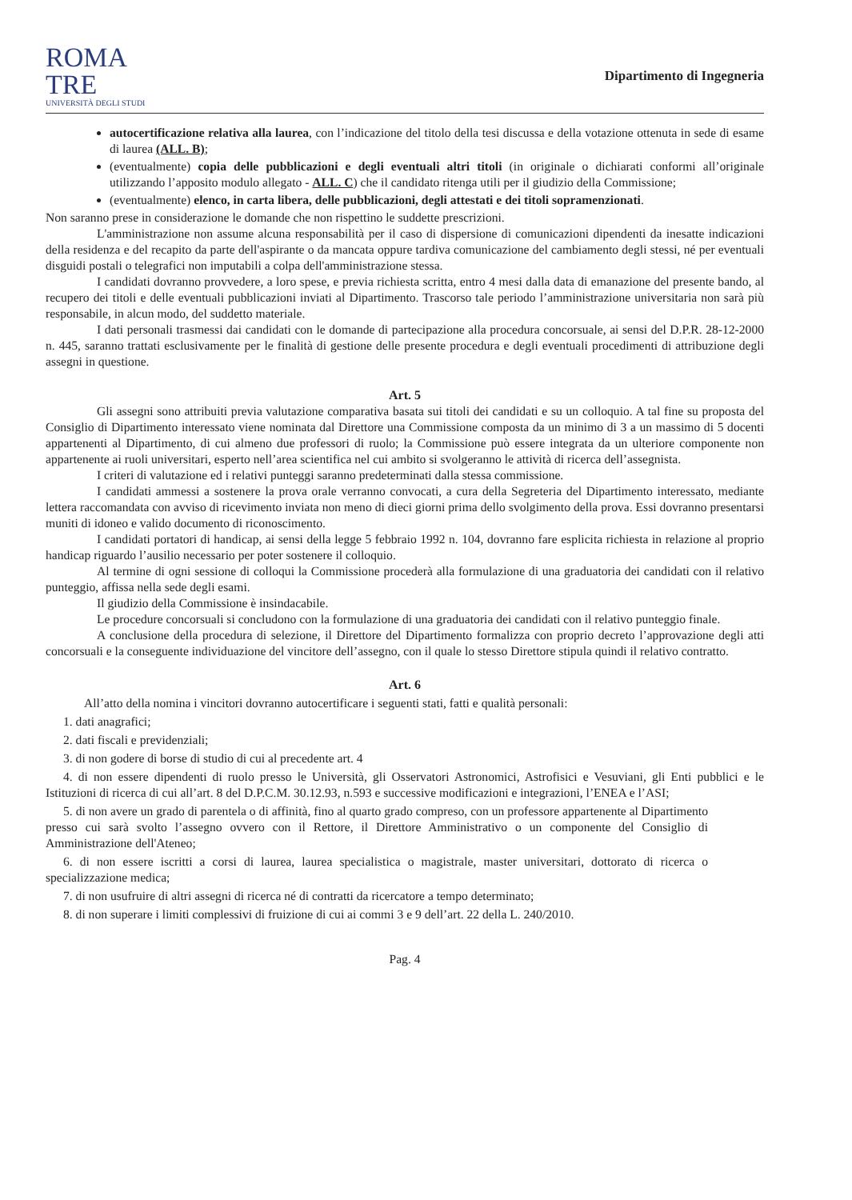ROMA
TRE
UNIVERSITÀ DEGLI STUDI
Dipartimento di Ingegneria
autocertificazione relativa alla laurea, con l’indicazione del titolo della tesi discussa e della votazione ottenuta in sede di esame di laurea (ALL. B);
(eventualmente) copia delle pubblicazioni e degli eventuali altri titoli (in originale o dichiarati conformi all’originale utilizzando l’apposito modulo allegato - ALL. C) che il candidato ritenga utili per il giudizio della Commissione;
(eventualmente) elenco, in carta libera, delle pubblicazioni, degli attestati e dei titoli sopramenzionati.
Non saranno prese in considerazione le domande che non rispettino le suddette prescrizioni.
L'amministrazione non assume alcuna responsabilità per il caso di dispersione di comunicazioni dipendenti da inesatte indicazioni della residenza e del recapito da parte dell'aspirante o da mancata oppure tardiva comunicazione del cambiamento degli stessi, né per eventuali disguidi postali o telegrafici non imputabili a colpa dell'amministrazione stessa.
I candidati dovranno provvedere, a loro spese, e previa richiesta scritta, entro 4 mesi dalla data di emanazione del presente bando, al recupero dei titoli e delle eventuali pubblicazioni inviati al Dipartimento. Trascorso tale periodo l’amministrazione universitaria non sarà più responsabile, in alcun modo, del suddetto materiale.
I dati personali trasmessi dai candidati con le domande di partecipazione alla procedura concorsuale, ai sensi del D.P.R. 28-12-2000 n. 445, saranno trattati esclusivamente per le finalità di gestione delle presente procedura e degli eventuali procedimenti di attribuzione degli assegni in questione.
Art. 5
Gli assegni sono attribuiti previa valutazione comparativa basata sui titoli dei candidati e su un colloquio. A tal fine su proposta del Consiglio di Dipartimento interessato viene nominata dal Direttore una Commissione composta da un minimo di 3 a un massimo di 5 docenti appartenenti al Dipartimento, di cui almeno due professori di ruolo; la Commissione può essere integrata da un ulteriore componente non appartenente ai ruoli universitari, esperto nell’area scientifica nel cui ambito si svolgeranno le attività di ricerca dell’assegnista.
I criteri di valutazione ed i relativi punteggi saranno predeterminati dalla stessa commissione.
I candidati ammessi a sostenere la prova orale verranno convocati, a cura della Segreteria del Dipartimento interessato, mediante lettera raccomandata con avviso di ricevimento inviata non meno di dieci giorni prima dello svolgimento della prova. Essi dovranno presentarsi muniti di idoneo e valido documento di riconoscimento.
I candidati portatori di handicap, ai sensi della legge 5 febbraio 1992 n. 104, dovranno fare esplicita richiesta in relazione al proprio handicap riguardo l’ausilio necessario per poter sostenere il colloquio.
Al termine di ogni sessione di colloqui la Commissione procederà alla formulazione di una graduatoria dei candidati con il relativo punteggio, affissa nella sede degli esami.
Il giudizio della Commissione è insindacabile.
Le procedure concorsuali si concludono con la formulazione di una graduatoria dei candidati con il relativo punteggio finale.
A conclusione della procedura di selezione, il Direttore del Dipartimento formalizza con proprio decreto l’approvazione degli atti concorsuali e la conseguente individuazione del vincitore dell’assegno, con il quale lo stesso Direttore stipula quindi il relativo contratto.
Art. 6
All’atto della nomina i vincitori dovranno autocertificare i seguenti stati, fatti e qualità personali:
1. dati anagrafici;
2. dati fiscali e previdenziali;
3. di non godere di borse di studio di cui al precedente art. 4
4. di non essere dipendenti di ruolo presso le Università, gli Osservatori Astronomici, Astrofisici e Vesuviani, gli Enti pubblici e le Istituzioni di ricerca di cui all’art. 8 del D.P.C.M. 30.12.93, n.593 e successive modificazioni e integrazioni, l’ENEA e l’ASI;
5. di non avere un grado di parentela o di affinità, fino al quarto grado compreso, con un professore appartenente al Dipartimento presso cui sarà svolto l’assegno ovvero con il Rettore, il Direttore Amministrativo o un componente del Consiglio di Amministrazione dell'Ateneo;
6. di non essere iscritti a corsi di laurea, laurea specialistica o magistrale, master universitari, dottorato di ricerca o specializzazione medica;
7. di non usufruire di altri assegni di ricerca né di contratti da ricercatore a tempo determinato;
8. di non superare i limiti complessivi di fruizione di cui ai commi 3 e 9 dell’art. 22 della L. 240/2010.
Pag. 4